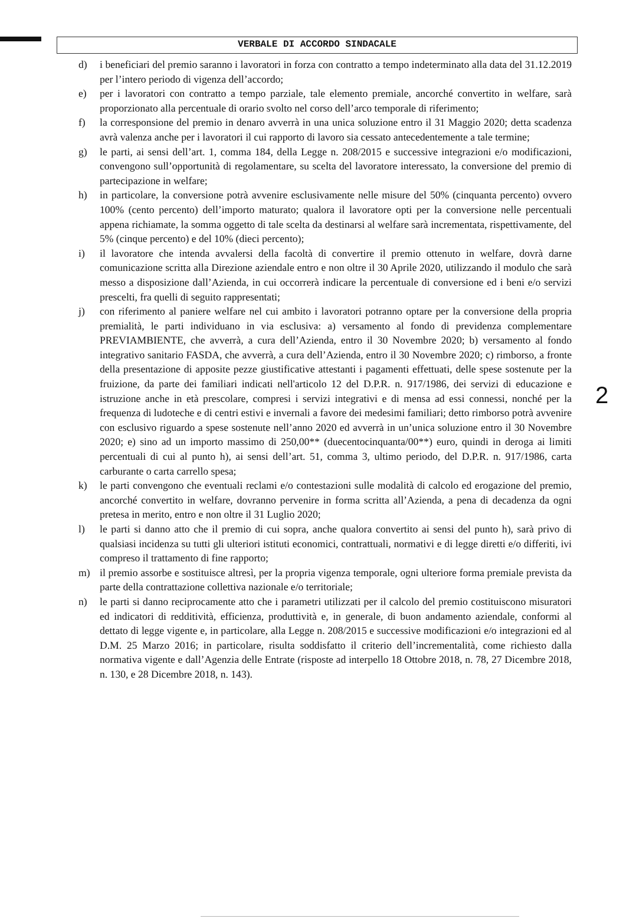VERBALE DI ACCORDO SINDACALE
d) i beneficiari del premio saranno i lavoratori in forza con contratto a tempo indeterminato alla data del 31.12.2019 per l’intero periodo di vigenza dell’accordo;
e) per i lavoratori con contratto a tempo parziale, tale elemento premiale, ancorché convertito in welfare, sarà proporzionato alla percentuale di orario svolto nel corso dell’arco temporale di riferimento;
f) la corresponsione del premio in denaro avverrà in una unica soluzione entro il 31 Maggio 2020; detta scadenza avrà valenza anche per i lavoratori il cui rapporto di lavoro sia cessato antecedentemente a tale termine;
g) le parti, ai sensi dell’art. 1, comma 184, della Legge n. 208/2015 e successive integrazioni e/o modificazioni, convengono sull’opportunità di regolamentare, su scelta del lavoratore interessato, la conversione del premio di partecipazione in welfare;
h) in particolare, la conversione potrà avvenire esclusivamente nelle misure del 50% (cinquanta percento) ovvero 100% (cento percento) dell’importo maturato; qualora il lavoratore opti per la conversione nelle percentuali appena richiamate, la somma oggetto di tale scelta da destinarsi al welfare sarà incrementata, rispettivamente, del 5% (cinque percento) e del 10% (dieci percento);
i) il lavoratore che intenda avvalersi della facoltà di convertire il premio ottenuto in welfare, dovrà darne comunicazione scritta alla Direzione aziendale entro e non oltre il 30 Aprile 2020, utilizzando il modulo che sarà messo a disposizione dall’Azienda, in cui occorrerà indicare la percentuale di conversione ed i beni e/o servizi prescelti, fra quelli di seguito rappresentati;
j) con riferimento al paniere welfare nel cui ambito i lavoratori potranno optare per la conversione della propria premialità, le parti individuano in via esclusiva: a) versamento al fondo di previdenza complementare PREVIAMBIENTE, che avverrà, a cura dell’Azienda, entro il 30 Novembre 2020; b) versamento al fondo integrativo sanitario FASDA, che avverrà, a cura dell’Azienda, entro il 30 Novembre 2020; c) rimborso, a fronte della presentazione di apposite pezze giustificative attestanti i pagamenti effettuati, delle spese sostenute per la fruizione, da parte dei familiari indicati nell'articolo 12 del D.P.R. n. 917/1986, dei servizi di educazione e istruzione anche in età prescolare, compresi i servizi integrativi e di mensa ad essi connessi, nonché per la frequenza di ludoteche e di centri estivi e invernali a favore dei medesimi familiari; detto rimborso potrà avvenire con esclusivo riguardo a spese sostenute nell’anno 2020 ed avverrà in un’unica soluzione entro il 30 Novembre 2020; e) sino ad un importo massimo di 250,00** (duecentocinquanta/00**) euro, quindi in deroga ai limiti percentuali di cui al punto h), ai sensi dell’art. 51, comma 3, ultimo periodo, del D.P.R. n. 917/1986, carta carburante o carta carrello spesa;
k) le parti convengono che eventuali reclami e/o contestazioni sulle modalità di calcolo ed erogazione del premio, ancorché convertito in welfare, dovranno pervenire in forma scritta all’Azienda, a pena di decadenza da ogni pretesa in merito, entro e non oltre il 31 Luglio 2020;
l) le parti si danno atto che il premio di cui sopra, anche qualora convertito ai sensi del punto h), sarà privo di qualsiasi incidenza su tutti gli ulteriori istituti economici, contrattuali, normativi e di legge diretti e/o differiti, ivi compreso il trattamento di fine rapporto;
m) il premio assorbe e sostituisce altresì, per la propria vigenza temporale, ogni ulteriore forma premiale prevista da parte della contrattazione collettiva nazionale e/o territoriale;
n) le parti si danno reciprocamente atto che i parametri utilizzati per il calcolo del premio costituiscono misuratori ed indicatori di redditività, efficienza, produttività e, in generale, di buon andamento aziendale, conformi al dettato di legge vigente e, in particolare, alla Legge n. 208/2015 e successive modificazioni e/o integrazioni ed al D.M. 25 Marzo 2016; in particolare, risulta soddisfatto il criterio dell’incrementalità, come richiesto dalla normativa vigente e dall’Agenzia delle Entrate (risposte ad interpello 18 Ottobre 2018, n. 78, 27 Dicembre 2018, n. 130, e 28 Dicembre 2018, n. 143).
2